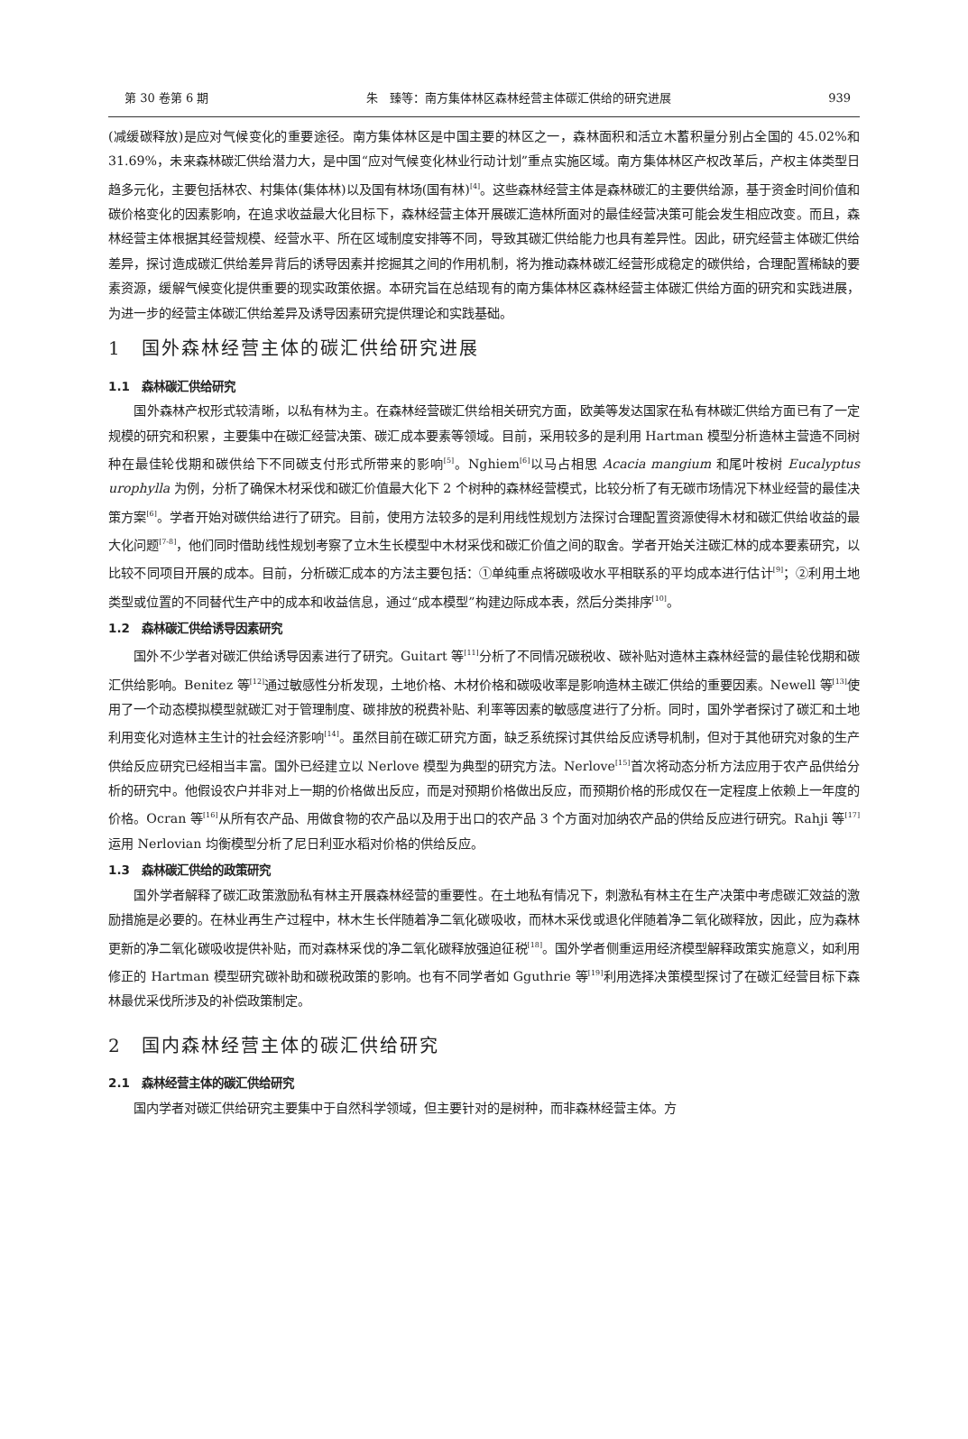第 30 卷第 6 期 朱　臻等：南方集体林区森林经营主体碳汇供给的研究进展 939
(减缓碳释放)是应对气候变化的重要途径。南方集体林区是中国主要的林区之一，森林面积和活立木蓄积量分别占全国的 45.02%和 31.69%，未来森林碳汇供给潜力大，是中国“应对气候变化林业行动计划”重点实施区域。南方集体林区产权改革后，产权主体类型日趋多元化，主要包括林农、村集体(集体林)以及国有林场(国有林)<sup>[4]</sup>。这些森林经营主体是森林碳汇的主要供给源，基于资金时间价值和碳价格变化的因素影响，在追求收益最大化目标下，森林经营主体开展碳汇造林所面对的最佳经营决策可能会发生相应改变。而且，森林经营主体根据其经营规模、经营水平、所在区域制度安排等不同，导致其碳汇供给能力也具有差异性。因此，研究经营主体碳汇供给差异，探讨造成碳汇供给差异背后的诱导因素并挖掘其之间的作用机制，将为推动森林碳汇经营形成稳定的碳供给，合理配置稀缺的要素资源，缓解气候变化提供重要的现实政策依据。本研究旨在总结现有的南方集体林区森林经营主体碳汇供给方面的研究和实践进展，为进一步的经营主体碳汇供给差异及诱导因素研究提供理论和实践基础。
1　国外森林经营主体的碳汇供给研究进展
1.1　森林碳汇供给研究
国外森林产权形式较清晰，以私有林为主。在森林经营碳汇供给相关研究方面，欧美等发达国家在私有林碳汇供给方面已有了一定规模的研究和积累，主要集中在碳汇经营决策、碳汇成本要素等领域。目前，采用较多的是利用 Hartman 模型分析造林主营造不同树种在最佳轮伐期和碳供给下不同碳支付形式所带来的影响<sup>[5]</sup>。Nghiem<sup>[6]</sup>以马占相思 Acacia mangium 和尾叶桉树 Eucalyptus urophylla 为例，分析了确保木材采伐和碳汇价值最大化下 2 个树种的森林经营模式，比较分析了有无碳市场情况下林业经营的最佳决策方案<sup>[6]</sup>。学者开始对碳供给进行了研究。目前，使用方法较多的是利用线性规划方法探讨合理配置资源使得木材和碳汇供给收益的最大化问题<sup>[7-8]</sup>，他们同时借助线性规划考察了立木生长模型中木材采伐和碳汇价值之间的取舍。学者开始关注碳汇林的成本要素研究，以比较不同项目开展的成本。目前，分析碳汇成本的方法主要包括：①单纯重点将碳吸收水平相联系的平均成本进行估计<sup>[9]</sup>；②利用土地类型或位置的不同替代生产中的成本和收益信息，通过“成本模型”构建边际成本表，然后分类排序<sup>[10]</sup>。
1.2　森林碳汇供给诱导因素研究
国外不少学者对碳汇供给诱导因素进行了研究。Guitart 等<sup>[11]</sup>分析了不同情况碳税收、碳补贴对造林主森林经营的最佳轮伐期和碳汇供给影响。Benitez 等<sup>[12]</sup>通过敏感性分析发现，土地价格、木材价格和碳吸收率是影响造林主碳汇供给的重要因素。Newell 等<sup>[13]</sup>使用了一个动态模拟模型就碳汇对于管理制度、碳排放的税费补贴、利率等因素的敏感度进行了分析。同时，国外学者探讨了碳汇和土地利用变化对造林主生计的社会经济影响<sup>[14]</sup>。虽然目前在碳汇研究方面，缺乏系统探讨其供给反应诱导机制，但对于其他研究对象的生产供给反应研究已经相当丰富。国外已经建立以 Nerlove 模型为典型的研究方法。Nerlove<sup>[15]</sup>首次将动态分析方法应用于农产品供给分析的研究中。他假设农户并非对上一期的价格做出反应，而是对预期价格做出反应，而预期价格的形成仅在一定程度上依赖上一年度的价格。Ocran 等<sup>[16]</sup>从所有农产品、用做食物的农产品以及用于出口的农产品 3 个方面对加纳农产品的供给反应进行研究。Rahji 等<sup>[17]</sup>运用 Nerlovian 均衡模型分析了尼日利亚水稻对价格的供给反应。
1.3　森林碳汇供给的政策研究
国外学者解释了碳汇政策激励私有林主开展森林经营的重要性。在土地私有情况下，刺激私有林主在生产决策中考虑碳汇效益的激励措施是必要的。在林业再生产过程中，林木生长伴随着净二氧化碳吸收，而林木采伐或退化伴随着净二氧化碳释放，因此，应为森林更新的净二氧化碳吸收提供补贴，而对森林采伐的净二氧化碳释放强迫征税<sup>[18]</sup>。国外学者侧重运用经济模型解释政策实施意义，如利用修正的 Hartman 模型研究碳补助和碳税政策的影响。也有不同学者如 Gguthrie 等<sup>[19]</sup>利用选择决策模型探讨了在碳汇经营目标下森林最优采伐所涉及的补偿政策制定。
2　国内森林经营主体的碳汇供给研究
2.1　森林经营主体的碳汇供给研究
国内学者对碳汇供给研究主要集中于自然科学领域，但主要针对的是树种，而非森林经营主体。方